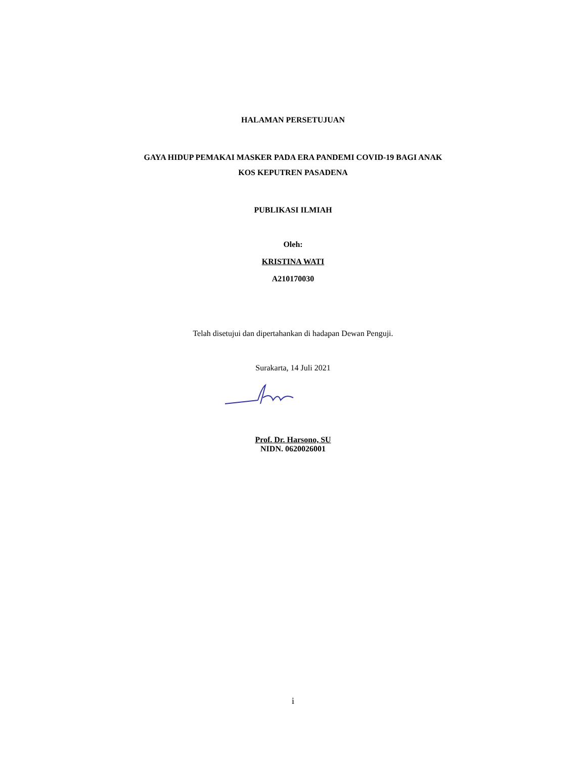HALAMAN PERSETUJUAN
GAYA HIDUP PEMAKAI MASKER PADA ERA PANDEMI COVID-19 BAGI ANAK
KOS KEPUTREN PASADENA
PUBLIKASI ILMIAH
Oleh:
KRISTINA WATI
A210170030
Telah disetujui dan dipertahankan di hadapan Dewan Penguji.
Surakarta, 14 Juli 2021
Prof. Dr. Harsono, SU
NIDN. 0620026001
i